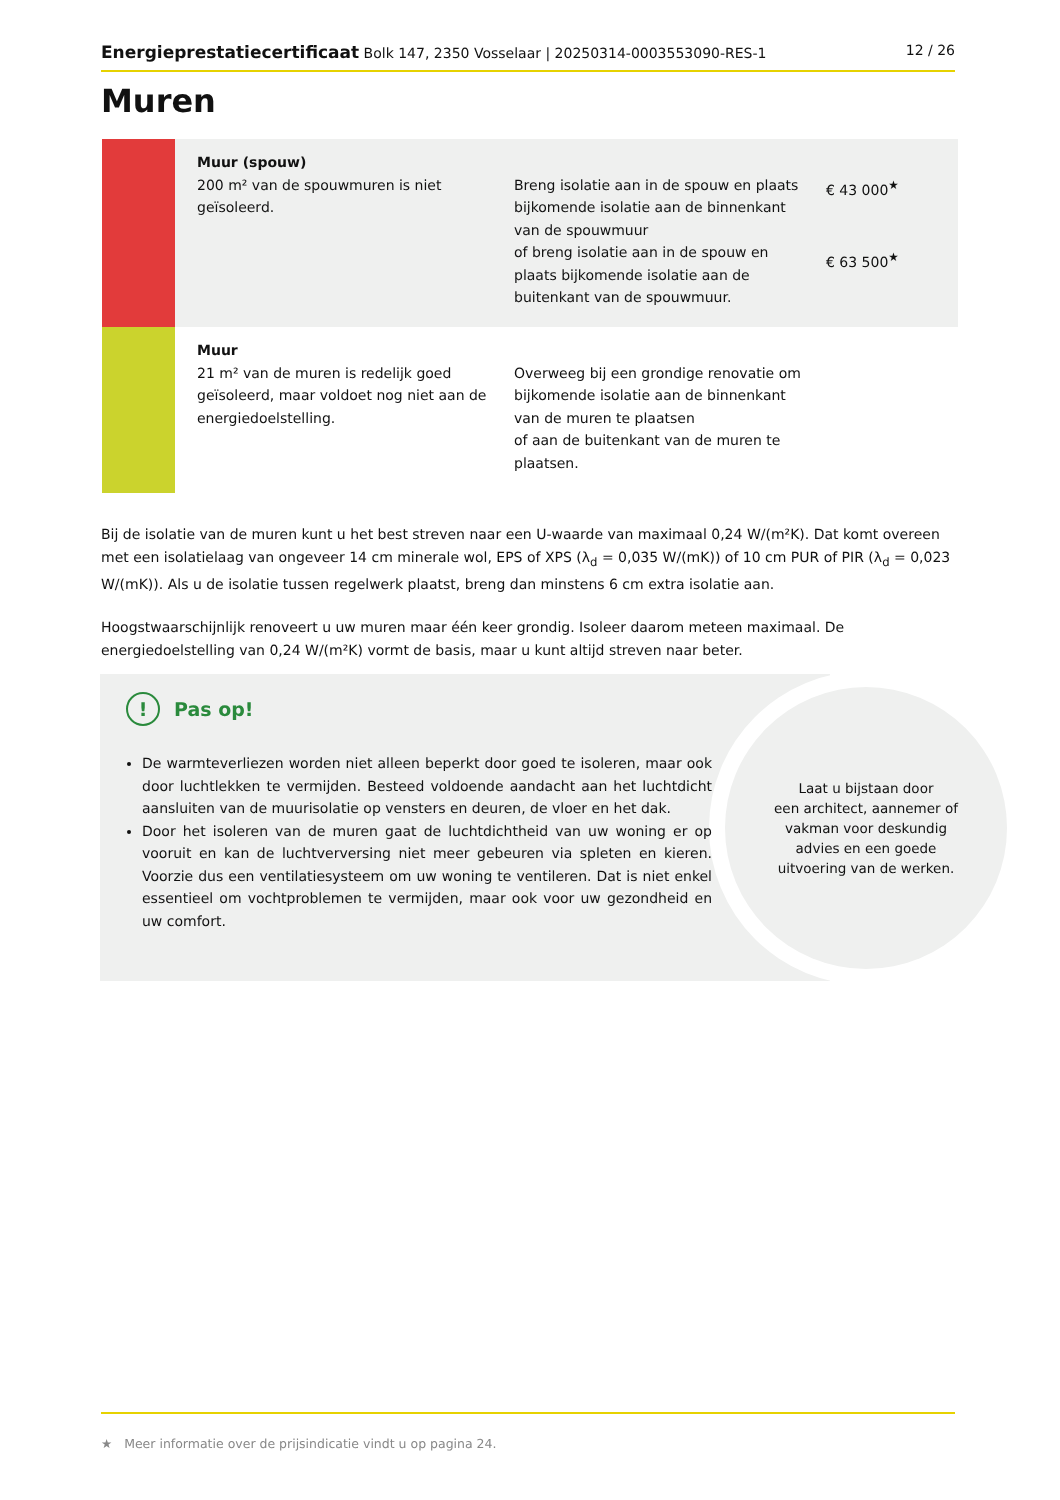Energieprestatiecertificaat Bolk 147, 2350 Vosselaar | 20250314-0003553090-RES-1
12 / 26
Muren
| | Muur (spouw) 200 m² van de spouwmuren is niet geïsoleerd. | Breng isolatie aan in de spouw en plaats bijkomende isolatie aan de binnenkant van de spouwmuur of breng isolatie aan in de spouw en plaats bijkomende isolatie aan de buitenkant van de spouwmuur. | € 43 000<sup>★</sup> € 63 500<sup>★</sup> |
| | Muur 21 m² van de muren is redelijk goed geïsoleerd, maar voldoet nog niet aan de energiedoelstelling. | Overweeg bij een grondige renovatie om bijkomende isolatie aan de binnenkant van de muren te plaatsen of aan de buitenkant van de muren te plaatsen. | |
Bij de isolatie van de muren kunt u het best streven naar een U-waarde van maximaal 0,24 W/(m²K). Dat komt overeen met een isolatielaag van ongeveer 14 cm minerale wol, EPS of XPS (λ<sub>d</sub> = 0,035 W/(mK)) of 10 cm PUR of PIR (λ<sub>d</sub> = 0,023 W/(mK)). Als u de isolatie tussen regelwerk plaatst, breng dan minstens 6 cm extra isolatie aan.
Hoogstwaarschijnlijk renoveert u uw muren maar één keer grondig. Isoleer daarom meteen maximaal. De energiedoelstelling van 0,24 W/(m²K) vormt de basis, maar u kunt altijd streven naar beter.
Laat u bijstaan door
een architect, aannemer of
vakman voor deskundig
advies en een goede
uitvoering van de werken.
! Pas op!
De warmteverliezen worden niet alleen beperkt door goed te isoleren, maar ook door luchtlekken te vermijden. Besteed voldoende aandacht aan het luchtdicht aansluiten van de muurisolatie op vensters en deuren, de vloer en het dak.
Door het isoleren van de muren gaat de luchtdichtheid van uw woning er op vooruit en kan de luchtverversing niet meer gebeuren via spleten en kieren. Voorzie dus een ventilatiesysteem om uw woning te ventileren. Dat is niet enkel essentieel om vochtproblemen te vermijden, maar ook voor uw gezondheid en uw comfort.
★ Meer informatie over de prijsindicatie vindt u op pagina 24.